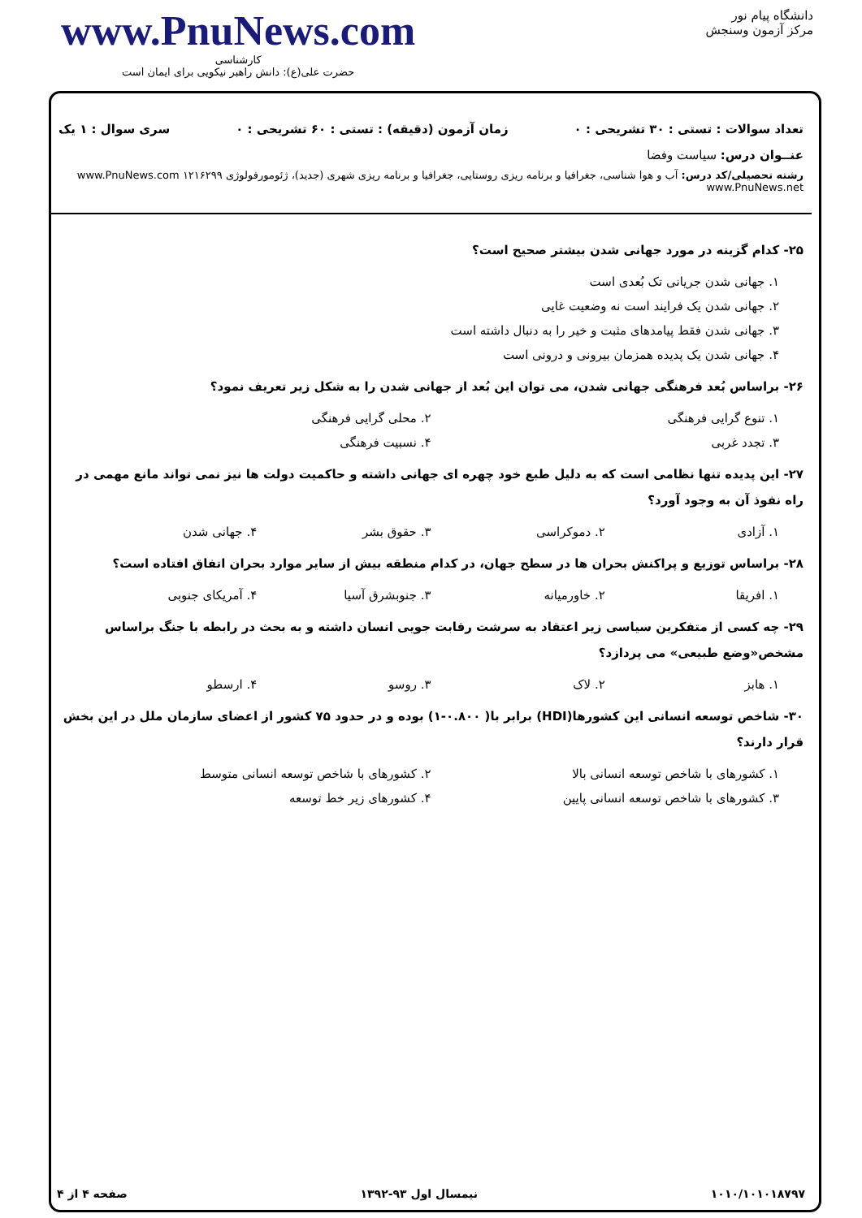www.PnuNews.com
کارشناسی
حضرت علی(ع): دانش راهبر نیکویی برای ایمان است
دانشگاه پیام نور
مرکز آزمون وسنجش
تعداد سوالات : تستی : ۳۰ تشریحی : ۰ زمان آزمون (دقیقه) : تستی : ۶۰ تشریحی : ۰ سری سوال : ۱ یک
عنــوان درس: سیاست وفضا
رشته تحصیلی/کد درس: آب و هوا شناسی، جغرافیا و برنامه ریزی روستایی، جغرافیا و برنامه ریزی شهری (جدید)، ژئومورفولوژی ۱۲۱۶۲۹۹ www.PnuNews.com www.PnuNews.net
۲۵- کدام گزینه در مورد جهانی شدن بیشتر صحیح است؟
۱. جهانی شدن جریانی تک بُعدی است
۲. جهانی شدن یک فرایند است نه وضعیت غایی
۳. جهانی شدن فقط پیامدهای مثبت و خیر را به دنبال داشته است
۴. جهانی شدن یک پدیده همزمان بیرونی و درونی است
۲۶- براساس بُعد فرهنگی جهانی شدن، می توان این بُعد از جهانی شدن را به شکل زیر تعریف نمود؟
۱. تنوع گرایی فرهنگی ۲. محلی گرایی فرهنگی
۳. تجدد غربی ۴. نسبیت فرهنگی
۲۷- این پدیده تنها نظامی است که به دلیل طبع خود چهره ای جهانی داشته و حاکمیت دولت ها نیز نمی تواند مانع مهمی در راه نفوذ آن به وجود آورد؟
۱. آزادی ۲. دموکراسی ۳. حقوق بشر ۴. جهانی شدن
۲۸- براساس توزیع و پراکنش بحران ها در سطح جهان، در کدام منطقه بیش از سایر موارد بحران اتفاق افتاده است؟
۱. افریقا ۲. خاورمیانه ۳. جنوبشرق آسیا ۴. آمریکای جنوبی
۲۹- چه کسی از متفکرین سیاسی زیر اعتقاد به سرشت رقابت جویی انسان داشته و به بحث در رابطه با جنگ براساس مشخص«وضع طبیعی» می پردازد؟
۱. هابز ۲. لاک ۳. روسو ۴. ارسطو
۳۰- شاخص توسعه انسانی این کشورها(HDI) برابر با( ۰.۸۰۰-۱) بوده و در حدود ۷۵ کشور از اعضای سازمان ملل در این بخش قرار دارند؟
۱. کشورهای با شاخص توسعه انسانی بالا ۲. کشورهای با شاخص توسعه انسانی متوسط
۳. کشورهای با شاخص توسعه انسانی پایین ۴. کشورهای زیر خط توسعه
۱۰۱۰/۱۰۱۰۱۸۷۹۷ نیمسال اول ۹۳-۱۳۹۲ صفحه ۴ از ۴